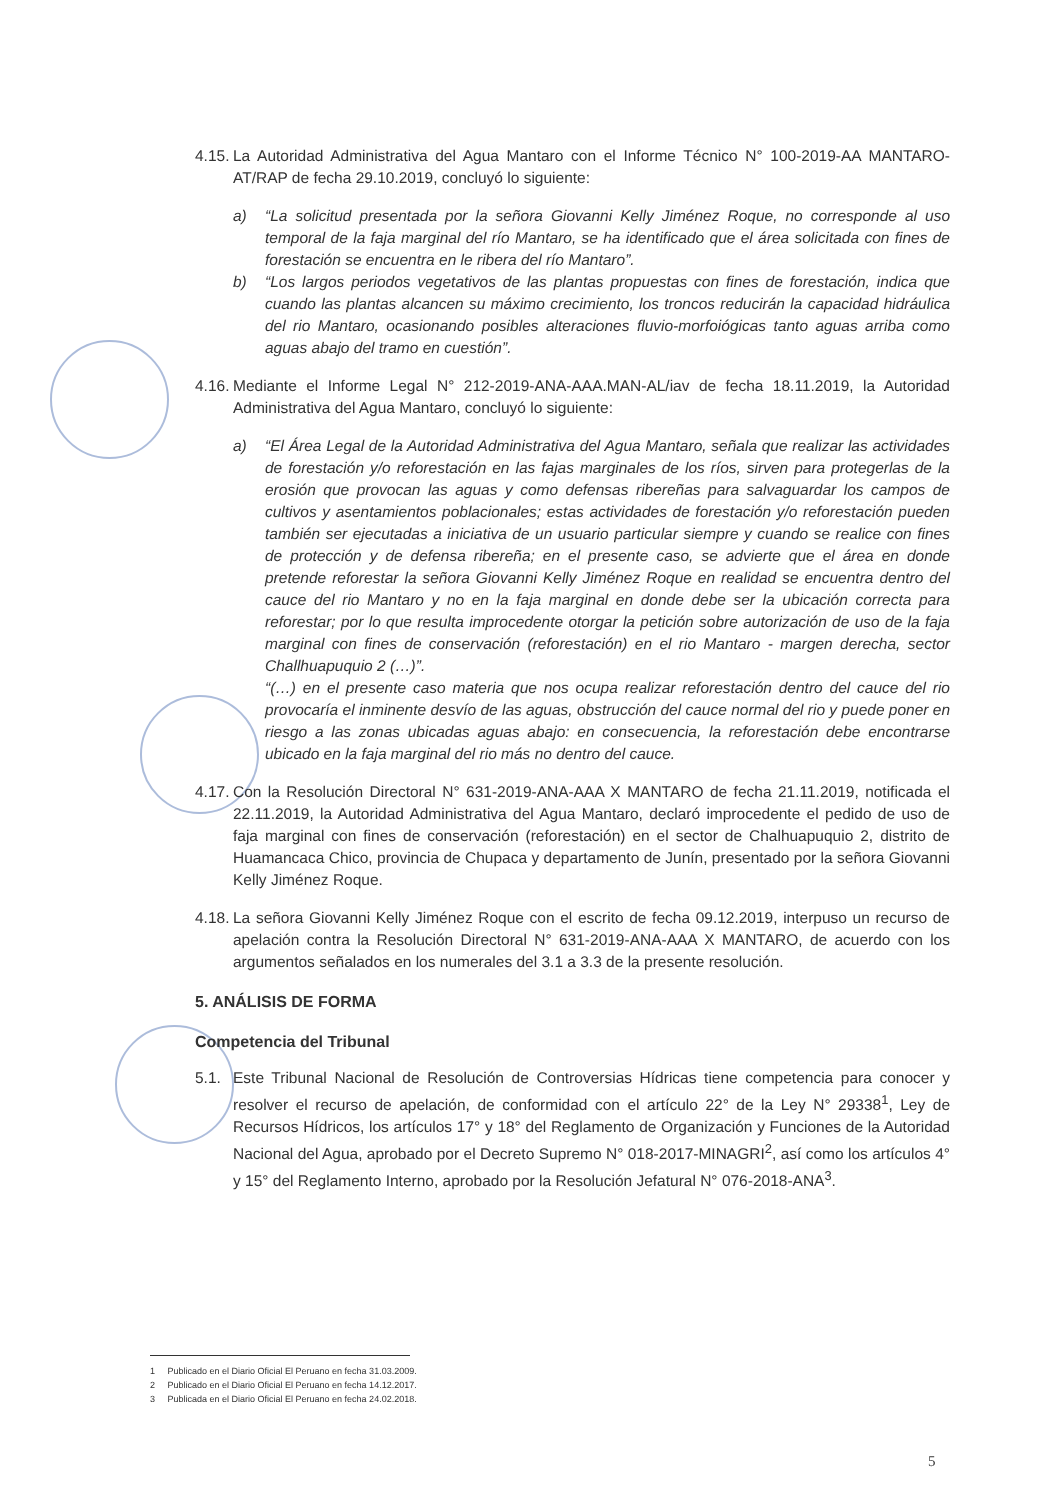4.15. La Autoridad Administrativa del Agua Mantaro con el Informe Técnico N° 100-2019-AA MANTARO-AT/RAP de fecha 29.10.2019, concluyó lo siguiente:
a) “La solicitud presentada por la señora Giovanni Kelly Jiménez Roque, no corresponde al uso temporal de la faja marginal del río Mantaro, se ha identificado que el área solicitada con fines de forestación se encuentra en le ribera del río Mantaro”.
b) “Los largos periodos vegetativos de las plantas propuestas con fines de forestación, indica que cuando las plantas alcancen su máximo crecimiento, los troncos reducirán la capacidad hidráulica del rio Mantaro, ocasionando posibles alteraciones fluvio-morfoiógicas tanto aguas arriba como aguas abajo del tramo en cuestión”.
4.16. Mediante el Informe Legal N° 212-2019-ANA-AAA.MAN-AL/iav de fecha 18.11.2019, la Autoridad Administrativa del Agua Mantaro, concluyó lo siguiente:
a) “El Área Legal de la Autoridad Administrativa del Agua Mantaro, señala que realizar las actividades de forestación y/o reforestación en las fajas marginales de los ríos, sirven para protegerlas de la erosión que provocan las aguas y como defensas ribereñas para salvaguardar los campos de cultivos y asentamientos poblacionales; estas actividades de forestación y/o reforestación pueden también ser ejecutadas a iniciativa de un usuario particular siempre y cuando se realice con fines de protección y de defensa ribereña; en el presente caso, se advierte que el área en donde pretende reforestar la señora Giovanni Kelly Jiménez Roque en realidad se encuentra dentro del cauce del rio Mantaro y no en la faja marginal en donde debe ser la ubicación correcta para reforestar; por lo que resulta improcedente otorgar la petición sobre autorización de uso de la faja marginal con fines de conservación (reforestación) en el rio Mantaro - margen derecha, sector Challhuapuquio 2 (…)”.
“(…) en el presente caso materia que nos ocupa realizar reforestación dentro del cauce del rio provocaría el inminente desvío de las aguas, obstrucción del cauce normal del rio y puede poner en riesgo a las zonas ubicadas aguas abajo: en consecuencia, la reforestación debe encontrarse ubicado en la faja marginal del rio más no dentro del cauce.
4.17. Con la Resolución Directoral N° 631-2019-ANA-AAA X MANTARO de fecha 21.11.2019, notificada el 22.11.2019, la Autoridad Administrativa del Agua Mantaro, declaró improcedente el pedido de uso de faja marginal con fines de conservación (reforestación) en el sector de Chalhuapuquio 2, distrito de Huamancaca Chico, provincia de Chupaca y departamento de Junín, presentado por la señora Giovanni Kelly Jiménez Roque.
4.18. La señora Giovanni Kelly Jiménez Roque con el escrito de fecha 09.12.2019, interpuso un recurso de apelación contra la Resolución Directoral N° 631-2019-ANA-AAA X MANTARO, de acuerdo con los argumentos señalados en los numerales del 3.1 a 3.3 de la presente resolución.
5. ANÁLISIS DE FORMA
Competencia del Tribunal
5.1. Este Tribunal Nacional de Resolución de Controversias Hídricas tiene competencia para conocer y resolver el recurso de apelación, de conformidad con el artículo 22° de la Ley N° 29338<sup>1</sup>, Ley de Recursos Hídricos, los artículos 17° y 18° del Reglamento de Organización y Funciones de la Autoridad Nacional del Agua, aprobado por el Decreto Supremo N° 018-2017-MINAGRI<sup>2</sup>, así como los artículos 4° y 15° del Reglamento Interno, aprobado por la Resolución Jefatural N° 076-2018-ANA<sup>3</sup>.
1 Publicado en el Diario Oficial El Peruano en fecha 31.03.2009.
2 Publicado en el Diario Oficial El Peruano en fecha 14.12.2017.
3 Publicada en el Diario Oficial El Peruano en fecha 24.02.2018.
5